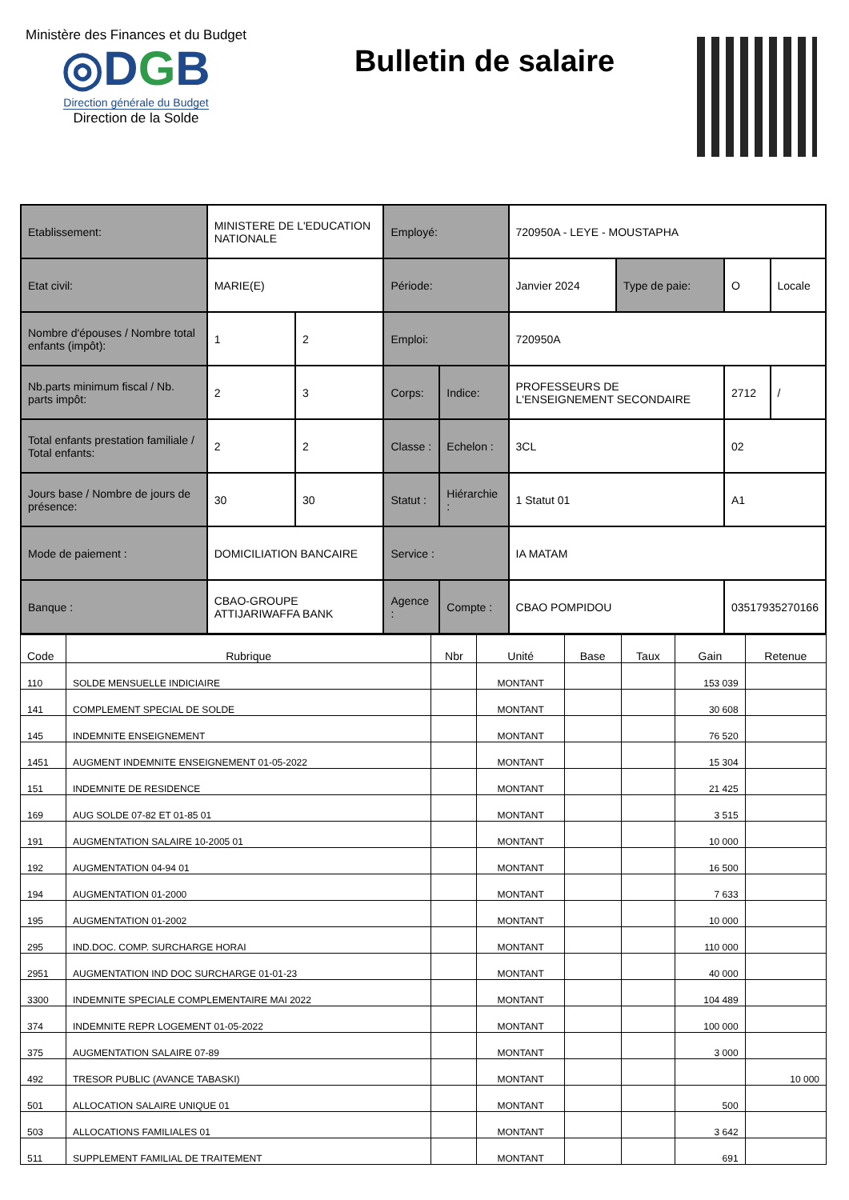Ministère des Finances et du Budget
◎DGB
Direction générale du Budget
Direction de la Solde
Bulletin de salaire
| Etablissement: | MINISTERE DE L'EDUCATION NATIONALE | | Employé: | | 720950A - LEYE - MOUSTAPHA | | | |
| Etat civil: | MARIE(E) | | Période: | | Janvier 2024 | Type de paie: | O | Locale |
| Nombre d'épouses / Nombre total enfants (impôt): | 1 | 2 | Emploi: | | 720950A | | | |
| Nb.parts minimum fiscal / Nb. parts impôt: | 2 | 3 | Corps: | Indice: | PROFESSEURS DE L'ENSEIGNEMENT SECONDAIRE | | 2712 | / |
| Total enfants prestation familiale / Total enfants: | 2 | 2 | Classe : | Echelon : | 3CL | | 02 | |
| Jours base / Nombre de jours de présence: | 30 | 30 | Statut : | Hiérarchie : | 1 Statut 01 | | A1 | |
| Mode de paiement : | DOMICILIATION BANCAIRE | | Service : | | IA MATAM | | | |
| Banque : | CBAO-GROUPE ATTIJARIWAFFA BANK | | Agence : | Compte : | CBAO POMPIDOU | | 03517935270166 | |
| Code | Rubrique | Nbr | Unité | Base | Taux | Gain | Retenue |
| --- | --- | --- | --- | --- | --- | --- | --- |
| 110 | SOLDE MENSUELLE INDICIAIRE | | MONTANT | | | 153 039 | |
| 141 | COMPLEMENT SPECIAL DE SOLDE | | MONTANT | | | 30 608 | |
| 145 | INDEMNITE ENSEIGNEMENT | | MONTANT | | | 76 520 | |
| 1451 | AUGMENT INDEMNITE ENSEIGNEMENT 01-05-2022 | | MONTANT | | | 15 304 | |
| 151 | INDEMNITE DE RESIDENCE | | MONTANT | | | 21 425 | |
| 169 | AUG SOLDE 07-82 ET 01-85 01 | | MONTANT | | | 3 515 | |
| 191 | AUGMENTATION SALAIRE 10-2005 01 | | MONTANT | | | 10 000 | |
| 192 | AUGMENTATION 04-94 01 | | MONTANT | | | 16 500 | |
| 194 | AUGMENTATION 01-2000 | | MONTANT | | | 7 633 | |
| 195 | AUGMENTATION 01-2002 | | MONTANT | | | 10 000 | |
| 295 | IND.DOC. COMP. SURCHARGE HORAI | | MONTANT | | | 110 000 | |
| 2951 | AUGMENTATION IND DOC SURCHARGE 01-01-23 | | MONTANT | | | 40 000 | |
| 3300 | INDEMNITE SPECIALE COMPLEMENTAIRE MAI 2022 | | MONTANT | | | 104 489 | |
| 374 | INDEMNITE REPR LOGEMENT 01-05-2022 | | MONTANT | | | 100 000 | |
| 375 | AUGMENTATION SALAIRE 07-89 | | MONTANT | | | 3 000 | |
| 492 | TRESOR PUBLIC (AVANCE TABASKI) | | MONTANT | | | | 10 000 |
| 501 | ALLOCATION SALAIRE UNIQUE 01 | | MONTANT | | | 500 | |
| 503 | ALLOCATIONS FAMILIALES 01 | | MONTANT | | | 3 642 | |
| 511 | SUPPLEMENT FAMILIAL DE TRAITEMENT | | MONTANT | | | 691 | |